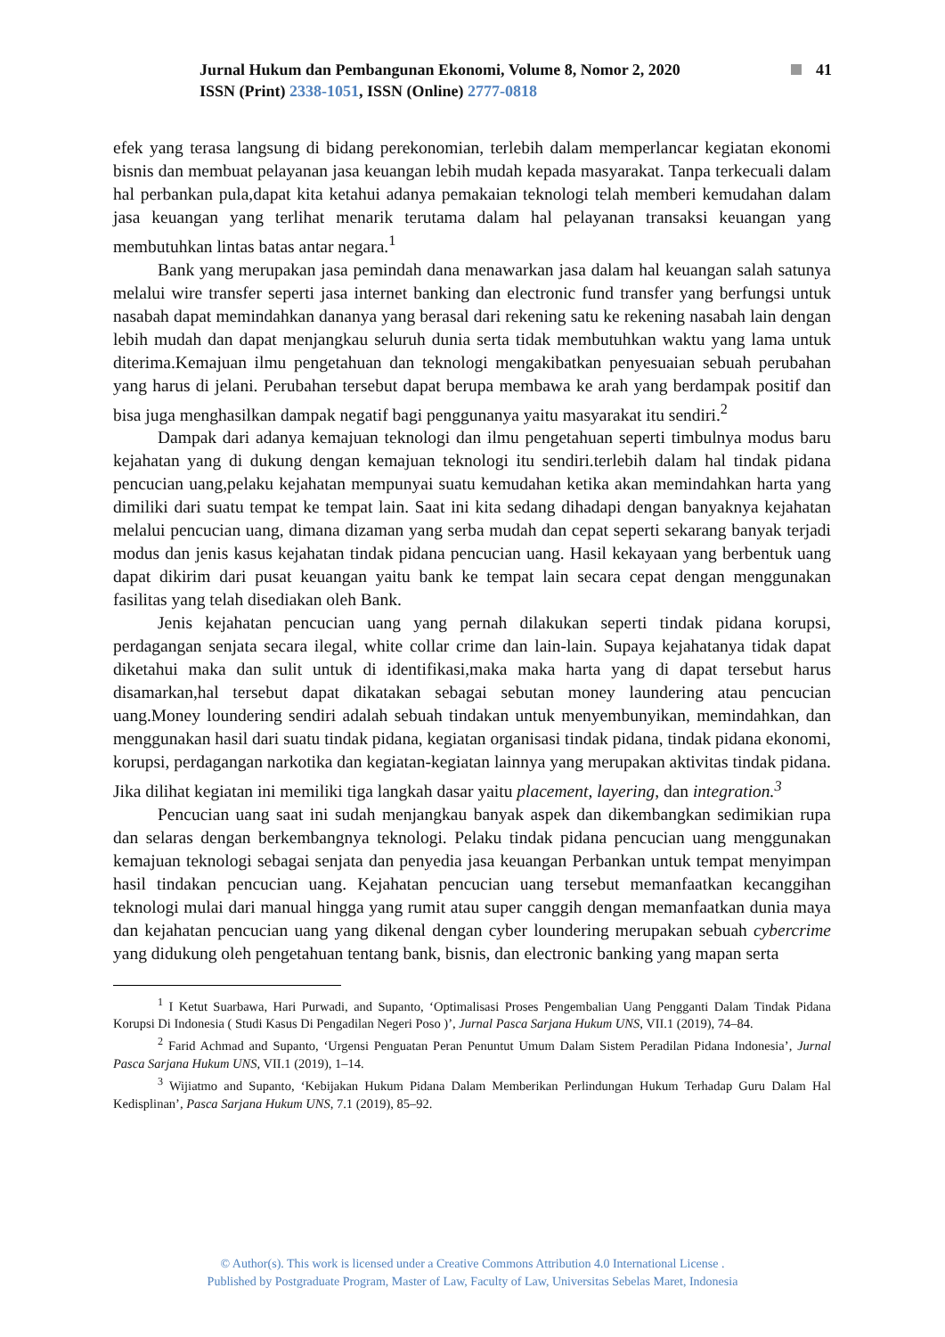Jurnal Hukum dan Pembangunan Ekonomi, Volume 8, Nomor 2, 2020 41
ISSN (Print) 2338-1051, ISSN (Online) 2777-0818
efek yang terasa langsung di bidang perekonomian, terlebih dalam memperlancar kegiatan ekonomi bisnis dan membuat pelayanan jasa keuangan lebih mudah kepada masyarakat. Tanpa terkecuali dalam hal perbankan pula,dapat kita ketahui adanya pemakaian teknologi telah memberi kemudahan dalam jasa keuangan yang terlihat menarik terutama dalam hal pelayanan transaksi keuangan yang membutuhkan lintas batas antar negara.<sup>1</sup>
Bank yang merupakan jasa pemindah dana menawarkan jasa dalam hal keuangan salah satunya melalui wire transfer seperti jasa internet banking dan electronic fund transfer yang berfungsi untuk nasabah dapat memindahkan dananya yang berasal dari rekening satu ke rekening nasabah lain dengan lebih mudah dan dapat menjangkau seluruh dunia serta tidak membutuhkan waktu yang lama untuk diterima.Kemajuan ilmu pengetahuan dan teknologi mengakibatkan penyesuaian sebuah perubahan yang harus di jelani. Perubahan tersebut dapat berupa membawa ke arah yang berdampak positif dan bisa juga menghasilkan dampak negatif bagi penggunanya yaitu masyarakat itu sendiri.<sup>2</sup>
Dampak dari adanya kemajuan teknologi dan ilmu pengetahuan seperti timbulnya modus baru kejahatan yang di dukung dengan kemajuan teknologi itu sendiri.terlebih dalam hal tindak pidana pencucian uang,pelaku kejahatan mempunyai suatu kemudahan ketika akan memindahkan harta yang dimiliki dari suatu tempat ke tempat lain. Saat ini kita sedang dihadapi dengan banyaknya kejahatan melalui pencucian uang, dimana dizaman yang serba mudah dan cepat seperti sekarang banyak terjadi modus dan jenis kasus kejahatan tindak pidana pencucian uang. Hasil kekayaan yang berbentuk uang dapat dikirim dari pusat keuangan yaitu bank ke tempat lain secara cepat dengan menggunakan fasilitas yang telah disediakan oleh Bank.
Jenis kejahatan pencucian uang yang pernah dilakukan seperti tindak pidana korupsi, perdagangan senjata secara ilegal, white collar crime dan lain-lain. Supaya kejahatanya tidak dapat diketahui maka dan sulit untuk di identifikasi,maka maka harta yang di dapat tersebut harus disamarkan,hal tersebut dapat dikatakan sebagai sebutan money laundering atau pencucian uang.Money loundering sendiri adalah sebuah tindakan untuk menyembunyikan, memindahkan, dan menggunakan hasil dari suatu tindak pidana, kegiatan organisasi tindak pidana, tindak pidana ekonomi, korupsi, perdagangan narkotika dan kegiatan-kegiatan lainnya yang merupakan aktivitas tindak pidana. Jika dilihat kegiatan ini memiliki tiga langkah dasar yaitu placement, layering, dan integration.<sup>3</sup>
Pencucian uang saat ini sudah menjangkau banyak aspek dan dikembangkan sedimikian rupa dan selaras dengan berkembangnya teknologi. Pelaku tindak pidana pencucian uang menggunakan kemajuan teknologi sebagai senjata dan penyedia jasa keuangan Perbankan untuk tempat menyimpan hasil tindakan pencucian uang. Kejahatan pencucian uang tersebut memanfaatkan kecanggihan teknologi mulai dari manual hingga yang rumit atau super canggih dengan memanfaatkan dunia maya dan kejahatan pencucian uang yang dikenal dengan cyber loundering merupakan sebuah cybercrime yang didukung oleh pengetahuan tentang bank, bisnis, dan electronic banking yang mapan serta
<sup>1</sup> I Ketut Suarbawa, Hari Purwadi, and Supanto, ‘Optimalisasi Proses Pengembalian Uang Pengganti Dalam Tindak Pidana Korupsi Di Indonesia ( Studi Kasus Di Pengadilan Negeri Poso )’, Jurnal Pasca Sarjana Hukum UNS, VII.1 (2019), 74–84.
<sup>2</sup> Farid Achmad and Supanto, ‘Urgensi Penguatan Peran Penuntut Umum Dalam Sistem Peradilan Pidana Indonesia’, Jurnal Pasca Sarjana Hukum UNS, VII.1 (2019), 1–14.
<sup>3</sup> Wijiatmo and Supanto, ‘Kebijakan Hukum Pidana Dalam Memberikan Perlindungan Hukum Terhadap Guru Dalam Hal Kedisplinan’, Pasca Sarjana Hukum UNS, 7.1 (2019), 85–92.
© Author(s). This work is licensed under a Creative Commons Attribution 4.0 International License .
Published by Postgraduate Program, Master of Law, Faculty of Law, Universitas Sebelas Maret, Indonesia